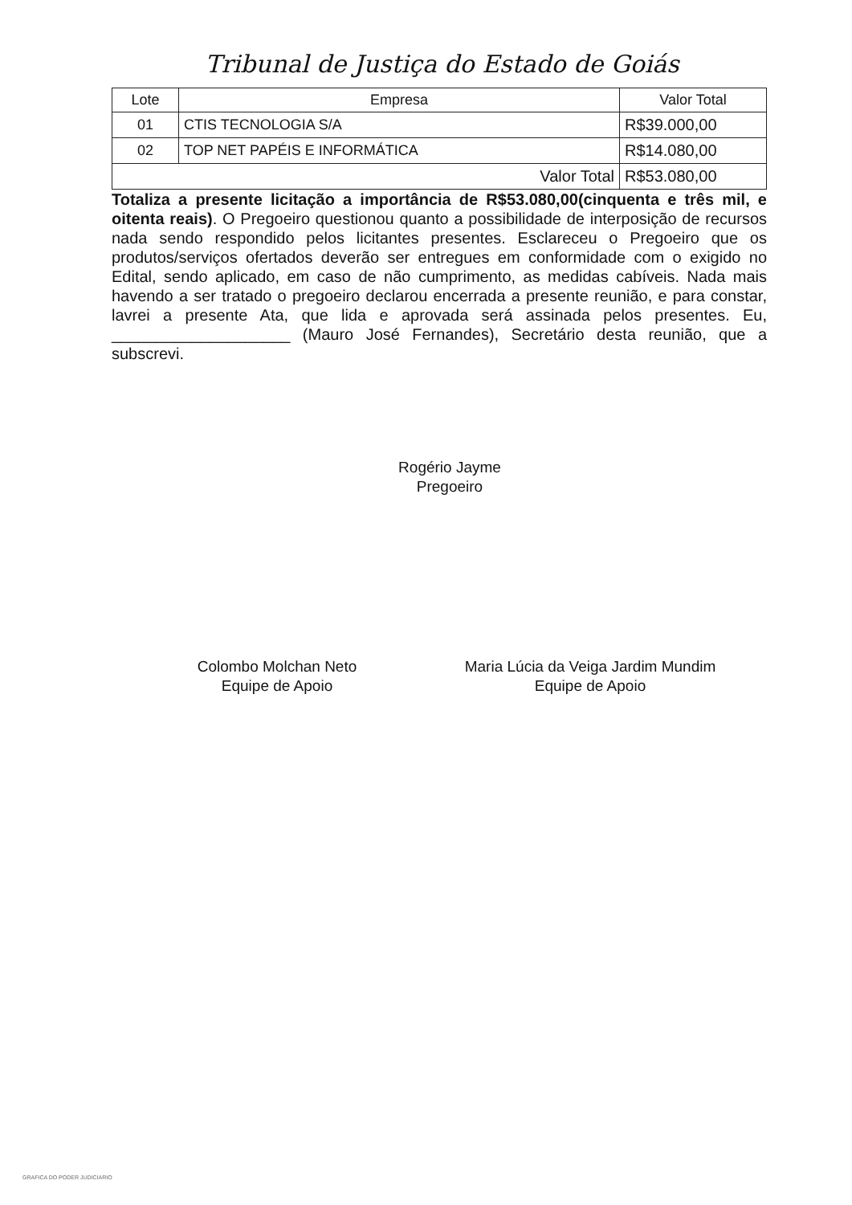Tribunal de Justiça do Estado de Goiás
| Lote | Empresa | Valor Total |
| --- | --- | --- |
| 01 | CTIS TECNOLOGIA S/A | R$39.000,00 |
| 02 | TOP NET PAPÉIS E INFORMÁTICA | R$14.080,00 |
| Valor Total | | R$53.080,00 |
Totaliza a presente licitação a importância de R$53.080,00(cinquenta e três mil, e oitenta reais). O Pregoeiro questionou quanto a possibilidade de interposição de recursos nada sendo respondido pelos licitantes presentes. Esclareceu o Pregoeiro que os produtos/serviços ofertados deverão ser entregues em conformidade com o exigido no Edital, sendo aplicado, em caso de não cumprimento, as medidas cabíveis. Nada mais havendo a ser tratado o pregoeiro declarou encerrada a presente reunião, e para constar, lavrei a presente Ata, que lida e aprovada será assinada pelos presentes. Eu, ____________________ (Mauro José Fernandes), Secretário desta reunião, que a subscrevi.
Rogério Jayme
Pregoeiro
Colombo Molchan Neto
Equipe de Apoio
Maria Lúcia da Veiga Jardim Mundim
Equipe de Apoio
GRAFICA DO PODER JUDICIARIO